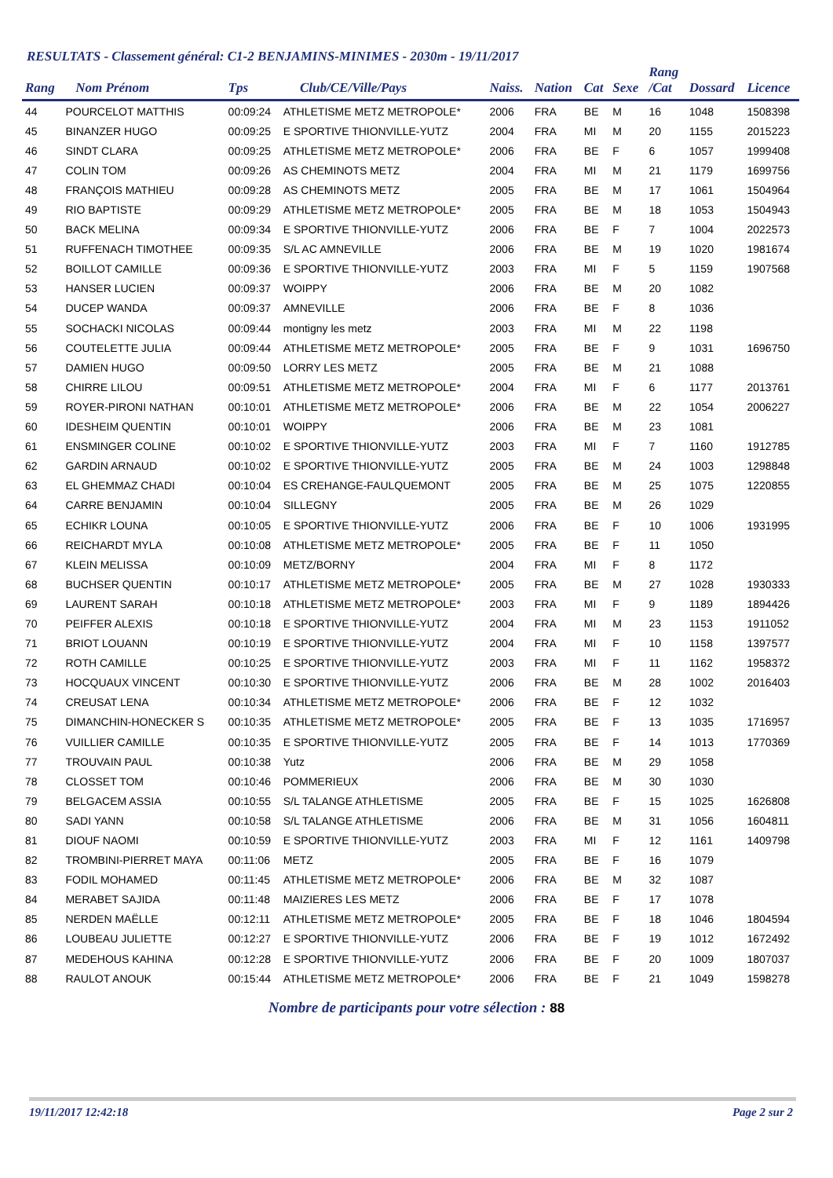RESULTATS - Classement général: C1-2 BENJAMINS-MINIMES - 2030m - 19/11/2017
| Rang | Nom Prénom | Tps | Club/CE/Ville/Pays | Naiss. | Nation | Cat | Sexe | Rang /Cat | Dossard | Licence |
| --- | --- | --- | --- | --- | --- | --- | --- | --- | --- | --- |
| 44 | POURCELOT MATTHIS | 00:09:24 | ATHLETISME METZ METROPOLE* | 2006 | FRA | BE | M | 16 | 1048 | 1508398 |
| 45 | BINANZER HUGO | 00:09:25 | E SPORTIVE THIONVILLE-YUTZ | 2004 | FRA | MI | M | 20 | 1155 | 2015223 |
| 46 | SINDT CLARA | 00:09:25 | ATHLETISME METZ METROPOLE* | 2006 | FRA | BE | F | 6 | 1057 | 1999408 |
| 47 | COLIN TOM | 00:09:26 | AS CHEMINOTS METZ | 2004 | FRA | MI | M | 21 | 1179 | 1699756 |
| 48 | FRANÇOIS MATHIEU | 00:09:28 | AS CHEMINOTS METZ | 2005 | FRA | BE | M | 17 | 1061 | 1504964 |
| 49 | RIO BAPTISTE | 00:09:29 | ATHLETISME METZ METROPOLE* | 2005 | FRA | BE | M | 18 | 1053 | 1504943 |
| 50 | BACK MELINA | 00:09:34 | E SPORTIVE THIONVILLE-YUTZ | 2006 | FRA | BE | F | 7 | 1004 | 2022573 |
| 51 | RUFFENACH TIMOTHEE | 00:09:35 | S/L AC AMNEVILLE | 2006 | FRA | BE | M | 19 | 1020 | 1981674 |
| 52 | BOILLOT CAMILLE | 00:09:36 | E SPORTIVE THIONVILLE-YUTZ | 2003 | FRA | MI | F | 5 | 1159 | 1907568 |
| 53 | HANSER LUCIEN | 00:09:37 | WOIPPY | 2006 | FRA | BE | M | 20 | 1082 | |
| 54 | DUCEP WANDA | 00:09:37 | AMNEVILLE | 2006 | FRA | BE | F | 8 | 1036 | |
| 55 | SOCHACKI NICOLAS | 00:09:44 | montigny les metz | 2003 | FRA | MI | M | 22 | 1198 | |
| 56 | COUTELETTE JULIA | 00:09:44 | ATHLETISME METZ METROPOLE* | 2005 | FRA | BE | F | 9 | 1031 | 1696750 |
| 57 | DAMIEN HUGO | 00:09:50 | LORRY LES METZ | 2005 | FRA | BE | M | 21 | 1088 | |
| 58 | CHIRRE LILOU | 00:09:51 | ATHLETISME METZ METROPOLE* | 2004 | FRA | MI | F | 6 | 1177 | 2013761 |
| 59 | ROYER-PIRONI NATHAN | 00:10:01 | ATHLETISME METZ METROPOLE* | 2006 | FRA | BE | M | 22 | 1054 | 2006227 |
| 60 | IDESHEIM QUENTIN | 00:10:01 | WOIPPY | 2006 | FRA | BE | M | 23 | 1081 | |
| 61 | ENSMINGER COLINE | 00:10:02 | E SPORTIVE THIONVILLE-YUTZ | 2003 | FRA | MI | F | 7 | 1160 | 1912785 |
| 62 | GARDIN ARNAUD | 00:10:02 | E SPORTIVE THIONVILLE-YUTZ | 2005 | FRA | BE | M | 24 | 1003 | 1298848 |
| 63 | EL GHEMMAZ CHADI | 00:10:04 | ES CREHANGE-FAULQUEMONT | 2005 | FRA | BE | M | 25 | 1075 | 1220855 |
| 64 | CARRE BENJAMIN | 00:10:04 | SILLEGNY | 2005 | FRA | BE | M | 26 | 1029 | |
| 65 | ECHIKR LOUNA | 00:10:05 | E SPORTIVE THIONVILLE-YUTZ | 2006 | FRA | BE | F | 10 | 1006 | 1931995 |
| 66 | REICHARDT MYLA | 00:10:08 | ATHLETISME METZ METROPOLE* | 2005 | FRA | BE | F | 11 | 1050 | |
| 67 | KLEIN MELISSA | 00:10:09 | METZ/BORNY | 2004 | FRA | MI | F | 8 | 1172 | |
| 68 | BUCHSER QUENTIN | 00:10:17 | ATHLETISME METZ METROPOLE* | 2005 | FRA | BE | M | 27 | 1028 | 1930333 |
| 69 | LAURENT SARAH | 00:10:18 | ATHLETISME METZ METROPOLE* | 2003 | FRA | MI | F | 9 | 1189 | 1894426 |
| 70 | PEIFFER ALEXIS | 00:10:18 | E SPORTIVE THIONVILLE-YUTZ | 2004 | FRA | MI | M | 23 | 1153 | 1911052 |
| 71 | BRIOT LOUANN | 00:10:19 | E SPORTIVE THIONVILLE-YUTZ | 2004 | FRA | MI | F | 10 | 1158 | 1397577 |
| 72 | ROTH CAMILLE | 00:10:25 | E SPORTIVE THIONVILLE-YUTZ | 2003 | FRA | MI | F | 11 | 1162 | 1958372 |
| 73 | HOCQUAUX VINCENT | 00:10:30 | E SPORTIVE THIONVILLE-YUTZ | 2006 | FRA | BE | M | 28 | 1002 | 2016403 |
| 74 | CREUSAT LENA | 00:10:34 | ATHLETISME METZ METROPOLE* | 2006 | FRA | BE | F | 12 | 1032 | |
| 75 | DIMANCHIN-HONECKER S | 00:10:35 | ATHLETISME METZ METROPOLE* | 2005 | FRA | BE | F | 13 | 1035 | 1716957 |
| 76 | VUILLIER CAMILLE | 00:10:35 | E SPORTIVE THIONVILLE-YUTZ | 2005 | FRA | BE | F | 14 | 1013 | 1770369 |
| 77 | TROUVAIN PAUL | 00:10:38 | Yutz | 2006 | FRA | BE | M | 29 | 1058 | |
| 78 | CLOSSET TOM | 00:10:46 | POMMERIEUX | 2006 | FRA | BE | M | 30 | 1030 | |
| 79 | BELGACEM ASSIA | 00:10:55 | S/L TALANGE ATHLETISME | 2005 | FRA | BE | F | 15 | 1025 | 1626808 |
| 80 | SADI YANN | 00:10:58 | S/L TALANGE ATHLETISME | 2006 | FRA | BE | M | 31 | 1056 | 1604811 |
| 81 | DIOUF NAOMI | 00:10:59 | E SPORTIVE THIONVILLE-YUTZ | 2003 | FRA | MI | F | 12 | 1161 | 1409798 |
| 82 | TROMBINI-PIERRET MAYA | 00:11:06 | METZ | 2005 | FRA | BE | F | 16 | 1079 | |
| 83 | FODIL MOHAMED | 00:11:45 | ATHLETISME METZ METROPOLE* | 2006 | FRA | BE | M | 32 | 1087 | |
| 84 | MERABET SAJIDA | 00:11:48 | MAIZIERES LES METZ | 2006 | FRA | BE | F | 17 | 1078 | |
| 85 | NERDEN MAËLLE | 00:12:11 | ATHLETISME METZ METROPOLE* | 2005 | FRA | BE | F | 18 | 1046 | 1804594 |
| 86 | LOUBEAU JULIETTE | 00:12:27 | E SPORTIVE THIONVILLE-YUTZ | 2006 | FRA | BE | F | 19 | 1012 | 1672492 |
| 87 | MEDEHOUS KAHINA | 00:12:28 | E SPORTIVE THIONVILLE-YUTZ | 2006 | FRA | BE | F | 20 | 1009 | 1807037 |
| 88 | RAULOT ANOUK | 00:15:44 | ATHLETISME METZ METROPOLE* | 2006 | FRA | BE | F | 21 | 1049 | 1598278 |
Nombre de participants pour votre sélection : 88
19/11/2017 12:42:18 Page 2 sur 2